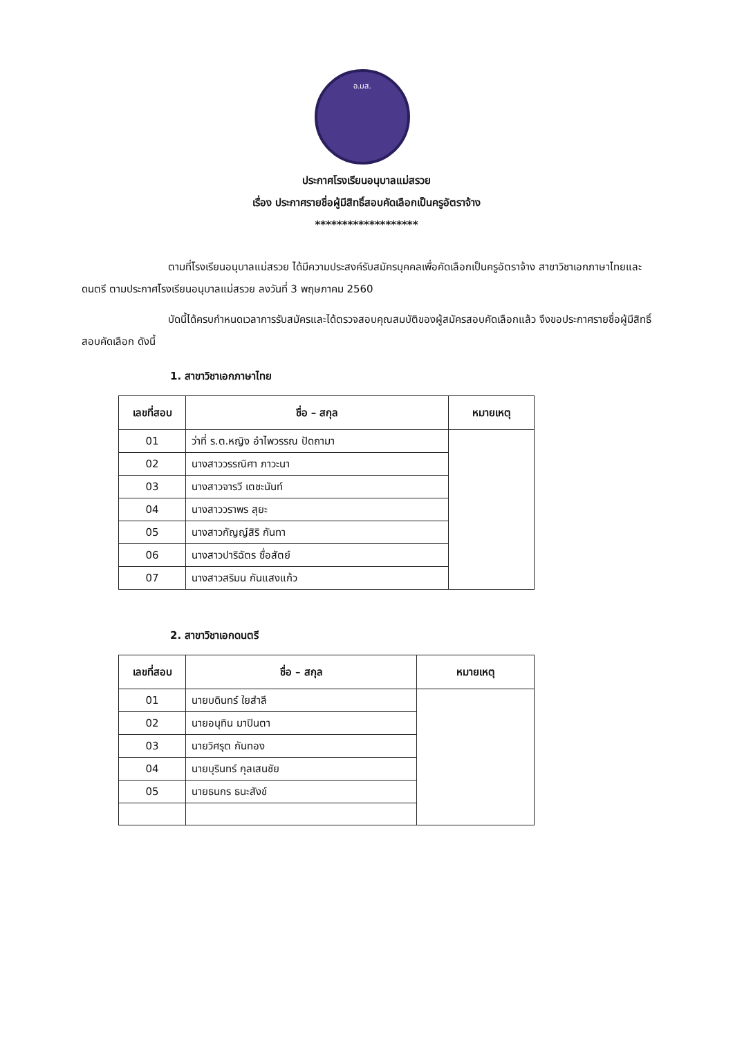อ.มส.
ประกาศโรงเรียนอนุบาลแม่สรวย
เรื่อง ประกาศรายชื่อผู้มีสิทธิ์สอบคัดเลือกเป็นครูอัตราจ้าง
*******************
ตามที่โรงเรียนอนุบาลแม่สรวย ได้มีความประสงค์รับสมัครบุคคลเพื่อคัดเลือกเป็นครูอัตราจ้าง สาขาวิชาเอกภาษาไทยและดนตรี ตามประกาศโรงเรียนอนุบาลแม่สรวย ลงวันที่ 3 พฤษภาคม 2560
บัดนี้ได้ครบกำหนดเวลาการรับสมัครและได้ตรวจสอบคุณสมบัติของผู้สมัครสอบคัดเลือกแล้ว จึงขอประกาศรายชื่อผู้มีสิทธิ์สอบคัดเลือก ดังนี้
1. สาขาวิชาเอกภาษาไทย
| เลขที่สอบ | ชื่อ – สกุล | หมายเหตุ |
| --- | --- | --- |
| 01 | ว่าที่ ร.ต.หญิง อำไพวรรณ ปัดถามา | |
| 02 | นางสาววรรณิศา ภาวะนา | |
| 03 | นางสาวจารวี เตชะนันท์ | |
| 04 | นางสาววราพร สุยะ | |
| 05 | นางสาวกัญญ์สิริ กันทา | |
| 06 | นางสาวปาริฉัตร ซื่อสัตย์ | |
| 07 | นางสาวสริมน กันแสงแก้ว | |
2. สาขาวิชาเอกดนตรี
| เลขที่สอบ | ชื่อ – สกุล | หมายเหตุ |
| --- | --- | --- |
| 01 | นายบดินทร์ ใยสำลี | |
| 02 | นายอนุทิน มาปินตา | |
| 03 | นายวิศรุต กันทอง | |
| 04 | นายบุรินทร์ กุลเสนชัย | |
| 05 | นายธนกร ธนะสังข์ | |